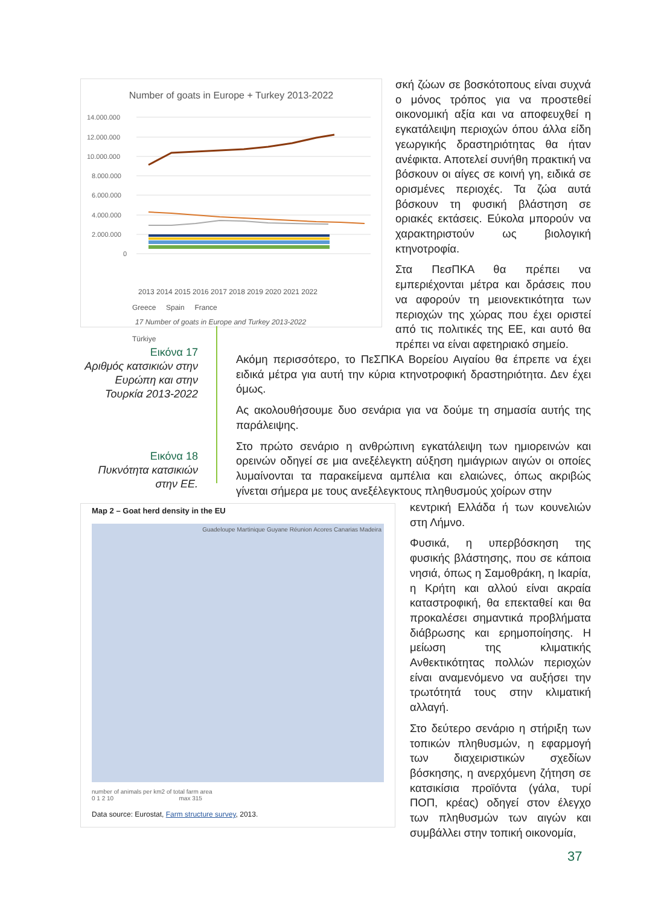Number of goats in Europe + Turkey 2013-2022
14.000.000
12.000.000
10.000.000
8.000.000
6.000.000
4.000.000
2.000.000
0
2013 2014 2015 2016 2017 2018 2019 2020 2021 2022
Greece Spain France
17 Number of goats in Europe and Turkey 2013-2022
Türkiye
Εικόνα 17
Αριθμός κατσικιών στην Ευρώπη και στην Τουρκία 2013-2022
Εικόνα 18
Πυκνότητα κατσικιών στην ΕΕ.
Map 2 – Goat herd density in the EU
Guadeloupe Martinique Guyane Réunion Acores Canarias Madeira
number of animals per km2 of total farm area
0 1 2 10 max 315
Data source: Eurostat, Farm structure survey, 2013.
σκή ζώων σε βοσκότοπους είναι συχνά ο μόνος τρόπος για να προστεθεί οικονομική αξία και να αποφευχθεί η εγκατάλειψη περιοχών όπου άλλα είδη γεωργικής δραστηριότητας θα ήταν ανέφικτα. Αποτελεί συνήθη πρακτική να βόσκουν οι αίγες σε κοινή γη, ειδικά σε ορισμένες περιοχές. Τα ζώα αυτά βόσκουν τη φυσική βλάστηση σε οριακές εκτάσεις. Εύκολα μπορούν να χαρακτηριστούν ως βιολογική κτηνοτροφία.
Στα ΠεσΠΚΑ θα πρέπει να εμπεριέχονται μέτρα και δράσεις που να αφορούν τη μειονεκτικότητα των περιοχών της χώρας που έχει οριστεί από τις πολιτικές της ΕΕ, και αυτό θα πρέπει να είναι αφετηριακό σημείο.
Ακόμη περισσότερο, το ΠεΣΠΚΑ Βορείου Αιγαίου θα έπρεπε να έχει ειδικά μέτρα για αυτή την κύρια κτηνοτροφική δραστηριότητα. Δεν έχει όμως.
Ας ακολουθήσουμε δυο σενάρια για να δούμε τη σημασία αυτής της παράλειψης.
Στο πρώτο σενάριο η ανθρώπινη εγκατάλειψη των ημιορεινών και ορεινών οδηγεί σε μια ανεξέλεγκτη αύξηση ημιάγριων αιγών οι οποίες λυμαίνονται τα παρακείμενα αμπέλια και ελαιώνες, όπως ακριβώς γίνεται σήμερα με τους ανεξέλεγκτους πληθυσμούς χοίρων στην
κεντρική Ελλάδα ή των κουνελιών στη Λήμνο.
Φυσικά, η υπερβόσκηση της φυσικής βλάστησης, που σε κάποια νησιά, όπως η Σαμοθράκη, η Ικαρία, η Κρήτη και αλλού είναι ακραία καταστροφική, θα επεκταθεί και θα προκαλέσει σημαντικά προβλήματα διάβρωσης και ερημοποίησης. Η μείωση της κλιματικής Ανθεκτικότητας πολλών περιοχών είναι αναμενόμενο να αυξήσει την τρωτότητά τους στην κλιματική αλλαγή.
Στο δεύτερο σενάριο η στήριξη των τοπικών πληθυσμών, η εφαρμογή των διαχειριστικών σχεδίων βόσκησης, η ανερχόμενη ζήτηση σε κατσικίσια προϊόντα (γάλα, τυρί ΠΟΠ, κρέας) οδηγεί στον έλεγχο των πληθυσμών των αιγών και συμβάλλει στην τοπική οικονομία,
37